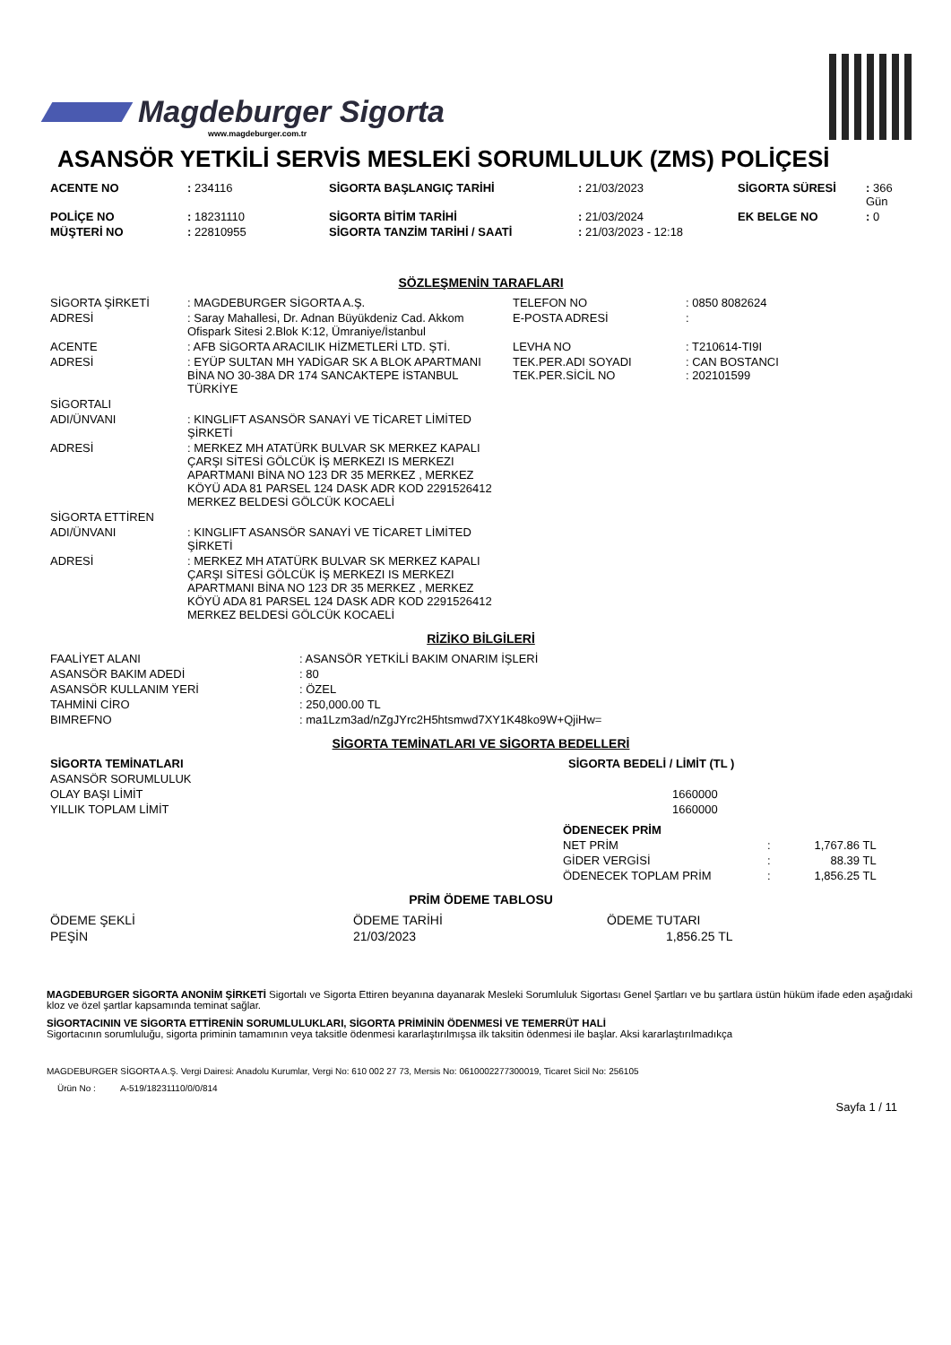Magdeburger Sigorta
www.magdeburger.com.tr
ASANSÖR YETKİLİ SERVİS MESLEKİ SORUMLULUK (ZMS) POLİÇESİ
| ACENTE NO | : 234116 | SİGORTA BAŞLANGIÇ TARİHİ | : 21/03/2023 | SİGORTA SÜRESİ | : 366 Gün |
| POLİÇE NO | : 18231110 | SİGORTA BİTİM TARİHİ | : 21/03/2024 | EK BELGE NO | : 0 |
| MÜŞTERİ NO | : 22810955 | SİGORTA TANZİM TARİHİ / SAATİ | : 21/03/2023 - 12:18 | | |
SÖZLEŞMENİN TARAFLARI
| SİGORTA ŞİRKETİ | : MAGDEBURGER SİGORTA A.Ş. | TELEFON NO | : 0850 8082624 |
| ADRESİ | : Saray Mahallesi, Dr. Adnan Büyükdeniz Cad. Akkom Ofispark Sitesi 2.Blok K:12, Ümraniye/İstanbul | E-POSTA ADRESİ | : |
| ACENTE | : AFB SİGORTA ARACILIK HİZMETLERİ LTD. ŞTİ. | LEVHA NO | : T210614-TI9I |
| ADRESİ | : EYÜP SULTAN MH YADİGAR SK A BLOK APARTMANI BİNA NO 30-38A DR 174 SANCAKTEPE İSTANBUL TÜRKİYE | TEK.PER.ADI SOYADI TEK.PER.SİCİL NO | : CAN BOSTANCI : 202101599 |
| SİGORTALI | | | |
| ADI/ÜNVANI | : KINGLIFT ASANSÖR SANAYİ VE TİCARET LİMİTED ŞİRKETİ | | |
| ADRESİ | : MERKEZ MH ATATÜRK BULVAR SK MERKEZ KAPALI ÇARŞI SİTESİ GÖLCÜK İŞ MERKEZI IS MERKEZI APARTMANI BİNA NO 123 DR 35 MERKEZ , MERKEZ KÖYÜ ADA 81 PARSEL 124 DASK ADR KOD 2291526412 MERKEZ BELDESİ GÖLCÜK KOCAELİ | | |
| SİGORTA ETTİREN | | | |
| ADI/ÜNVANI | : KINGLIFT ASANSÖR SANAYİ VE TİCARET LİMİTED ŞİRKETİ | | |
| ADRESİ | : MERKEZ MH ATATÜRK BULVAR SK MERKEZ KAPALI ÇARŞI SİTESİ GÖLCÜK İŞ MERKEZI IS MERKEZI APARTMANI BİNA NO 123 DR 35 MERKEZ , MERKEZ KÖYÜ ADA 81 PARSEL 124 DASK ADR KOD 2291526412 MERKEZ BELDESİ GÖLCÜK KOCAELİ | | |
RİZİKO BİLGİLERİ
| FAALİYET ALANI | : ASANSÖR YETKİLİ BAKIM ONARIM İŞLERİ |
| ASANSÖR BAKIM ADEDİ | : 80 |
| ASANSÖR KULLANIM YERİ | : ÖZEL |
| TAHMİNİ CİRO | : 250,000.00 TL |
| BIMREFNO | : ma1Lzm3ad/nZgJYrc2H5htsmwd7XY1K48ko9W+QjiHw= |
SİGORTA TEMİNATLARI VE SİGORTA BEDELLERİ
| SİGORTA TEMİNATLARI | SİGORTA BEDELİ / LİMİT (TL ) |
| --- | --- |
| ASANSÖR SORUMLULUK | |
| OLAY BAŞI LİMİT | 1660000 |
| YILLIK TOPLAM LİMİT | 1660000 |
| ÖDENECEK PRİM | | |
| NET PRİM | : | 1,767.86 TL |
| GİDER VERGİSİ | : | 88.39 TL |
| ÖDENECEK TOPLAM PRİM | : | 1,856.25 TL |
PRİM ÖDEME TABLOSU
| ÖDEME ŞEKLİ | ÖDEME TARİHİ | ÖDEME TUTARI |
| --- | --- | --- |
| PEŞİN | 21/03/2023 | 1,856.25 TL |
MAGDEBURGER SİGORTA ANONİM ŞİRKETİ Sigortalı ve Sigorta Ettiren beyanına dayanarak Mesleki Sorumluluk Sigortası Genel Şartları ve bu şartlara üstün hüküm ifade eden aşağıdaki kloz ve özel şartlar kapsamında teminat sağlar.
SİGORTACININ VE SİGORTA ETTİRENİN SORUMLULUKLARI, SİGORTA PRİMİNİN ÖDENMESİ VE TEMERRÜT HALİ
Sigortacının sorumluluğu, sigorta priminin tamamının veya taksitle ödenmesi kararlaştırılmışsa ilk taksitin ödenmesi ile başlar. Aksi kararlaştırılmadıkça
MAGDEBURGER SİGORTA A.Ş. Vergi Dairesi: Anadolu Kurumlar, Vergi No: 610 002 27 73, Mersis No: 0610002277300019, Ticaret Sicil No: 256105
Ürün No : A-519/18231110/0/0/814
Sayfa 1 / 11